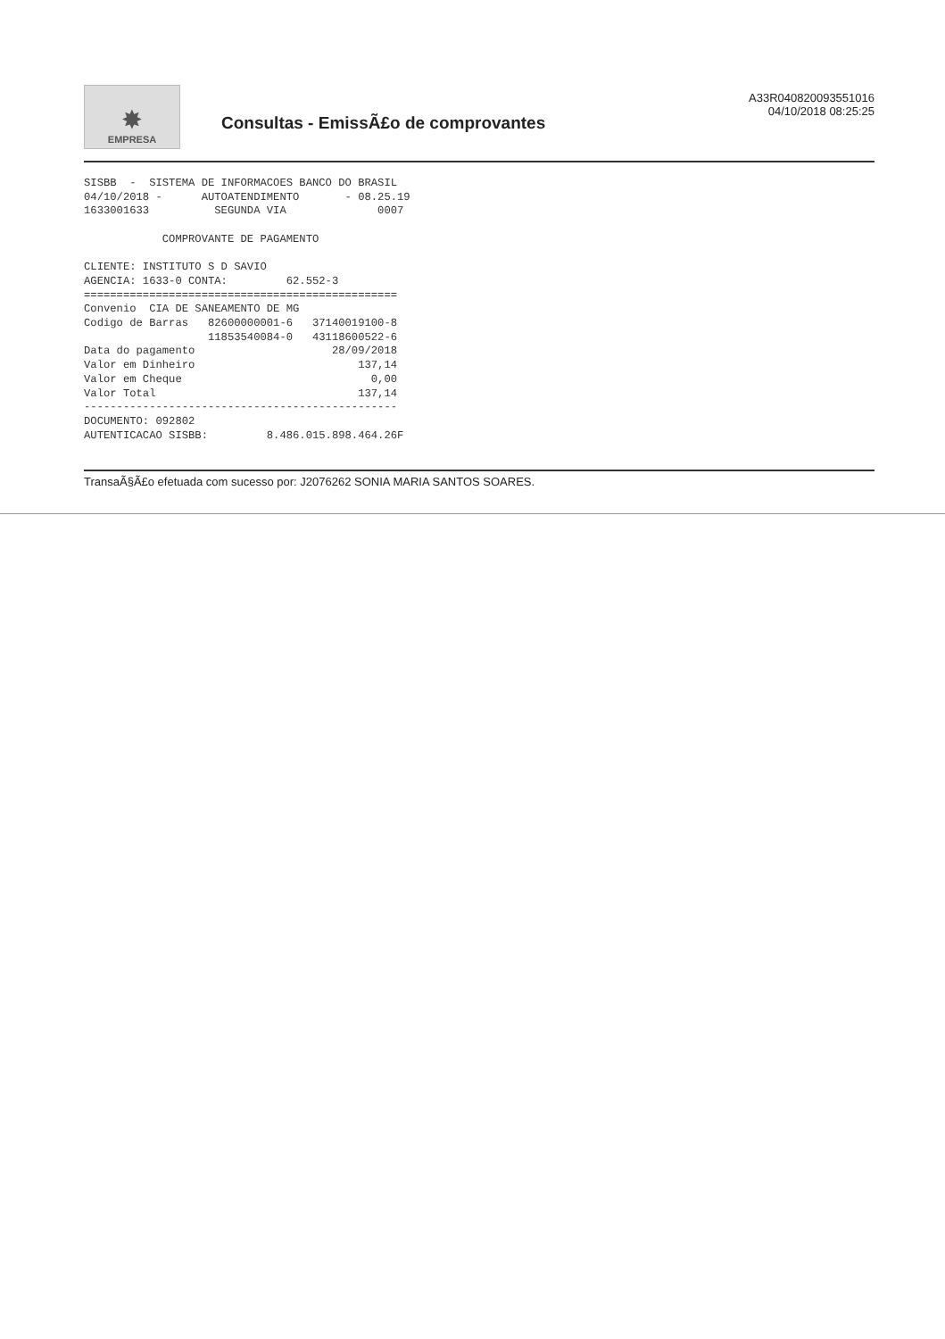✸
EMPRESA
Consultas - EmissÃ£o de comprovantes
A33R040820093551016
04/10/2018 08:25:25
SISBB  -  SISTEMA DE INFORMACOES BANCO DO BRASIL
04/10/2018 -      AUTOATENDIMENTO       - 08.25.19
1633001633          SEGUNDA VIA              0007

            COMPROVANTE DE PAGAMENTO

CLIENTE: INSTITUTO S D SAVIO
AGENCIA: 1633-0 CONTA:         62.552-3
================================================
Convenio  CIA DE SANEAMENTO DE MG
Codigo de Barras   82600000001-6   37140019100-8
                   11853540084-0   43118600522-6
Data do pagamento                     28/09/2018
Valor em Dinheiro                         137,14
Valor em Cheque                             0,00
Valor Total                               137,14
------------------------------------------------
DOCUMENTO: 092802
AUTENTICACAO SISBB:         8.486.015.898.464.26F
TransaÃ§Ã£o efetuada com sucesso por: J2076262 SONIA MARIA SANTOS SOARES.